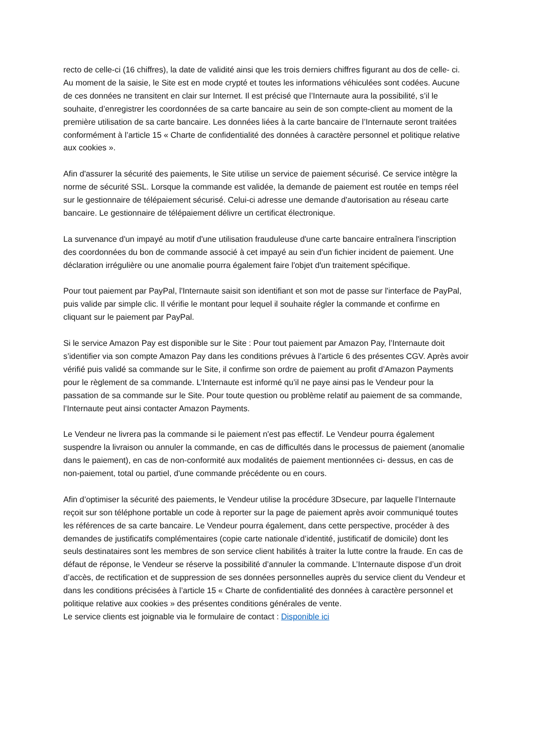recto de celle-ci (16 chiffres), la date de validité ainsi que les trois derniers chiffres figurant au dos de celle- ci. Au moment de la saisie, le Site est en mode crypté et toutes les informations véhiculées sont codées. Aucune de ces données ne transitent en clair sur Internet. Il est précisé que l’Internaute aura la possibilité, s’il le souhaite, d’enregistrer les coordonnées de sa carte bancaire au sein de son compte-client au moment de la première utilisation de sa carte bancaire. Les données liées à la carte bancaire de l’Internaute seront traitées conformément à l’article 15 « Charte de confidentialité des données à caractère personnel et politique relative aux cookies ».
Afin d'assurer la sécurité des paiements, le Site utilise un service de paiement sécurisé. Ce service intègre la norme de sécurité SSL. Lorsque la commande est validée, la demande de paiement est routée en temps réel sur le gestionnaire de télépaiement sécurisé. Celui-ci adresse une demande d'autorisation au réseau carte bancaire. Le gestionnaire de télépaiement délivre un certificat électronique.
La survenance d'un impayé au motif d'une utilisation frauduleuse d'une carte bancaire entraînera l'inscription des coordonnées du bon de commande associé à cet impayé au sein d'un fichier incident de paiement. Une déclaration irrégulière ou une anomalie pourra également faire l'objet d'un traitement spécifique.
Pour tout paiement par PayPal, l'Internaute saisit son identifiant et son mot de passe sur l'interface de PayPal, puis valide par simple clic. Il vérifie le montant pour lequel il souhaite régler la commande et confirme en cliquant sur le paiement par PayPal.
Si le service Amazon Pay est disponible sur le Site : Pour tout paiement par Amazon Pay, l’Internaute doit s’identifier via son compte Amazon Pay dans les conditions prévues à l’article 6 des présentes CGV. Après avoir vérifié puis validé sa commande sur le Site, il confirme son ordre de paiement au profit d’Amazon Payments pour le règlement de sa commande. L’Internaute est informé qu’il ne paye ainsi pas le Vendeur pour la passation de sa commande sur le Site. Pour toute question ou problème relatif au paiement de sa commande, l’Internaute peut ainsi contacter Amazon Payments.
Le Vendeur ne livrera pas la commande si le paiement n'est pas effectif. Le Vendeur pourra également suspendre la livraison ou annuler la commande, en cas de difficultés dans le processus de paiement (anomalie dans le paiement), en cas de non-conformité aux modalités de paiement mentionnées ci- dessus, en cas de non-paiement, total ou partiel, d'une commande précédente ou en cours.
Afin d’optimiser la sécurité des paiements, le Vendeur utilise la procédure 3Dsecure, par laquelle l’Internaute reçoit sur son téléphone portable un code à reporter sur la page de paiement après avoir communiqué toutes les références de sa carte bancaire. Le Vendeur pourra également, dans cette perspective, procéder à des demandes de justificatifs complémentaires (copie carte nationale d’identité, justificatif de domicile) dont les seuls destinataires sont les membres de son service client habilités à traiter la lutte contre la fraude. En cas de défaut de réponse, le Vendeur se réserve la possibilité d’annuler la commande. L’Internaute dispose d’un droit d’accès, de rectification et de suppression de ses données personnelles auprès du service client du Vendeur et dans les conditions précisées à l’article 15 « Charte de confidentialité des données à caractère personnel et politique relative aux cookies » des présentes conditions générales de vente.
Le service clients est joignable via le formulaire de contact : Disponible ici